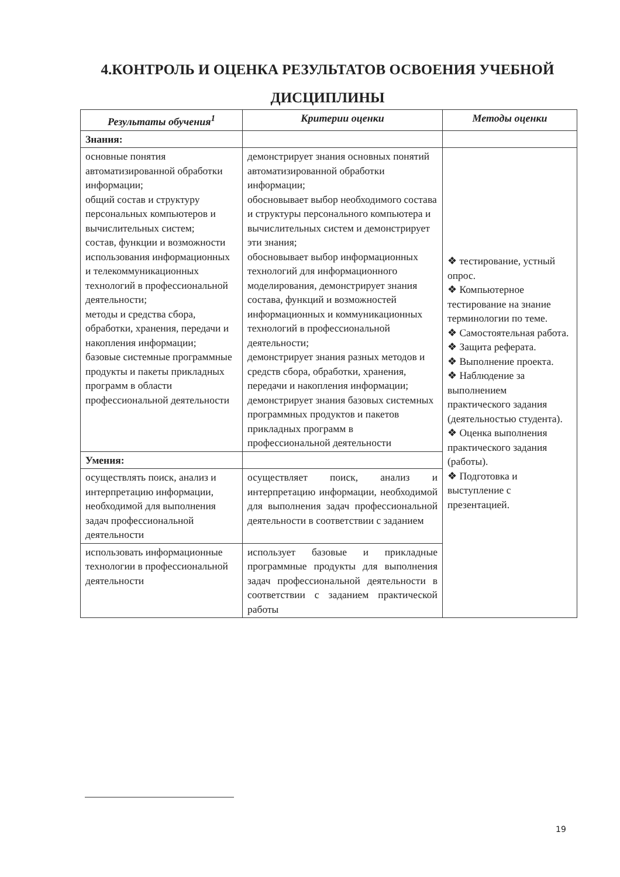4.КОНТРОЛЬ И ОЦЕНКА РЕЗУЛЬТАТОВ ОСВОЕНИЯ УЧЕБНОЙ ДИСЦИПЛИНЫ
| Результаты обучения<sup>1</sup> | Критерии оценки | Методы оценки |
| --- | --- | --- |
| Знания: | | |
| основные понятия автоматизированной обработки информации; общий состав и структуру персональных компьютеров и вычислительных систем; состав, функции и возможности использования информационных и телекоммуникационных технологий в профессиональной деятельности; методы и средства сбора, обработки, хранения, передачи и накопления информации; базовые системные программные продукты и пакеты прикладных программ в области профессиональной деятельности | демонстрирует знания основных понятий автоматизированной обработки информации; обосновывает выбор необходимого состава и структуры персонального компьютера и вычислительных систем и демонстрирует эти знания; обосновывает выбор информационных технологий для информационного моделирования, демонстрирует знания состава, функций и возможностей информационных и коммуникационных технологий в профессиональной деятельности; демонстрирует знания разных методов и средств сбора, обработки, хранения, передачи и накопления информации; демонстрирует знания базовых системных программных продуктов и пакетов прикладных программ в профессиональной деятельности | ❖ тестирование, устный опрос. ❖ Компьютерное тестирование на знание терминологии по теме. ❖ Самостоятельная работа. ❖ Защита реферата. ❖ Выполнение проекта. ❖ Наблюдение за выполнением практического задания (деятельностью студента). ❖ Оценка выполнения практического задания (работы). ❖ Подготовка и выступление с презентацией. |
| Умения: | | |
| осуществлять поиск, анализ и интерпретацию информации, необходимой для выполнения задач профессиональной деятельности | осуществляет поиск, анализ и интерпретацию информации, необходимой для выполнения задач профессиональной деятельности в соответствии с заданием | |
| использовать информационные технологии в профессиональной деятельности | использует базовые и прикладные программные продукты для выполнения задач профессиональной деятельности в соответствии с заданием практической работы | |
19